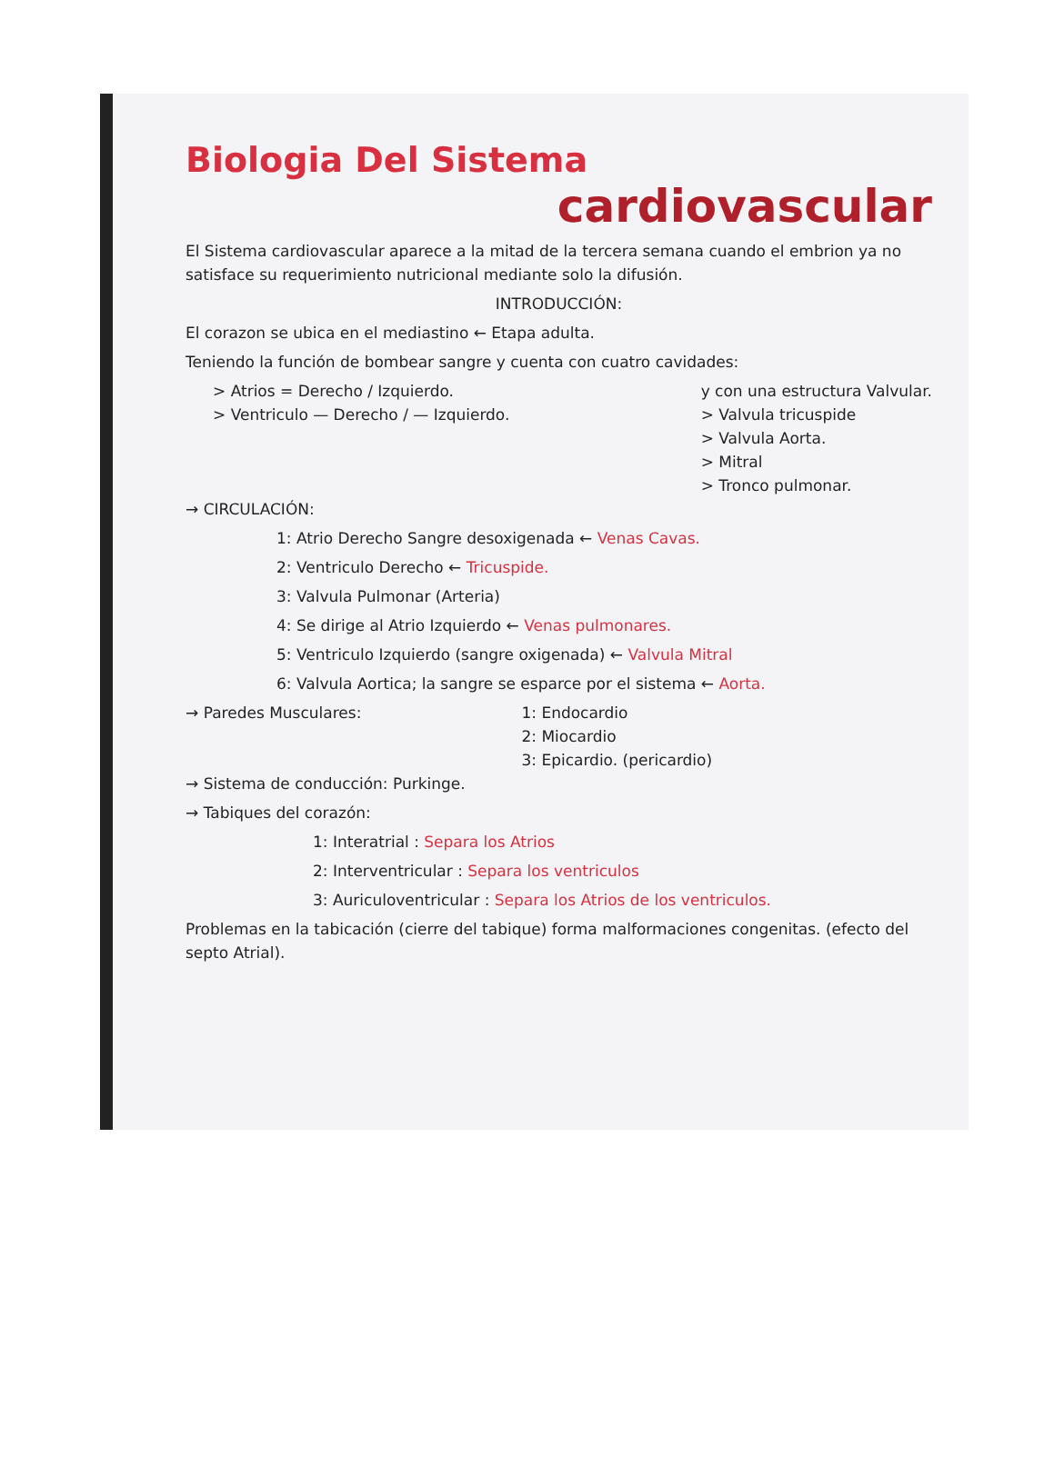Biologia Del Sistema
cardiovascular
El Sistema cardiovascular aparece a la mitad de la tercera semana cuando el embrion ya no satisface su requerimiento nutricional mediante solo la difusión.
INTRODUCCIÓN:
El corazon se ubica en el mediastino ← Etapa adulta.
Teniendo la función de bombear sangre y cuenta con cuatro cavidades:
> Atrios = Derecho / Izquierdo.
> Ventriculo — Derecho / — Izquierdo.
y con una estructura Valvular.
> Valvula tricuspide
> Valvula Aorta.
> Mitral
> Tronco pulmonar.
→ CIRCULACIÓN:
1: Atrio Derecho Sangre desoxigenada ← Venas Cavas.
2: Ventriculo Derecho ← Tricuspide.
3: Valvula Pulmonar (Arteria)
4: Se dirige al Atrio Izquierdo ← Venas pulmonares.
5: Ventriculo Izquierdo (sangre oxigenada) ← Valvula Mitral
6: Valvula Aortica; la sangre se esparce por el sistema ← Aorta.
→ Paredes Musculares: 1: Endocardio
2: Miocardio
3: Epicardio. (pericardio)
→ Sistema de conducción: Purkinge.
→ Tabiques del corazón:
1: Interatrial : Separa los Atrios
2: Interventricular : Separa los ventriculos
3: Auriculoventricular : Separa los Atrios de los ventriculos.
Problemas en la tabicación (cierre del tabique) forma malformaciones congenitas. (efecto del septo Atrial).